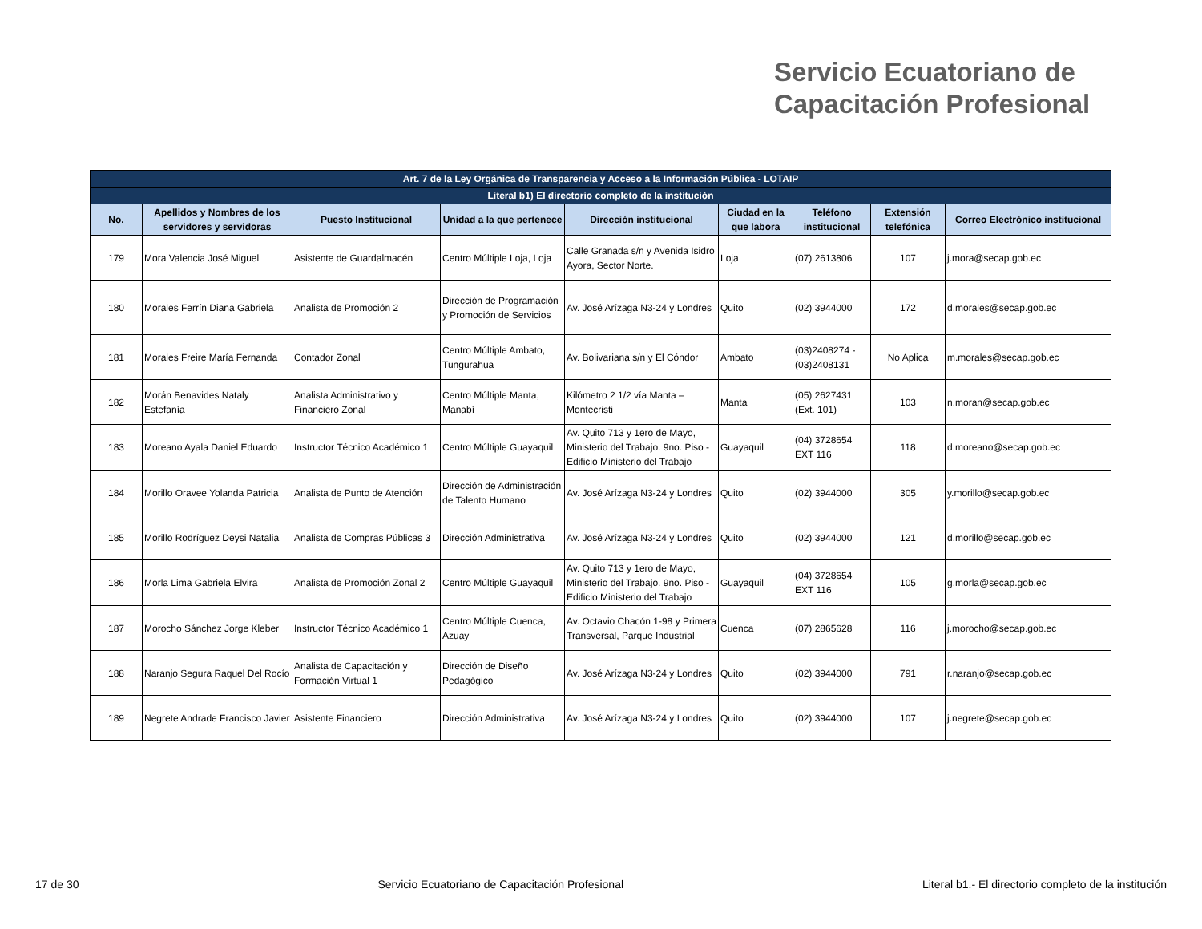Servicio Ecuatoriano de
Capacitación Profesional
| Art. 7 de la Ley Orgánica de Transparencia y Acceso a la Información Pública - LOTAIP | | | | | | | | |
| --- | --- | --- | --- | --- | --- | --- | --- | --- |
| Literal b1) El directorio completo de la institución | | | | | | | | |
| No. | Apellidos y Nombres de los servidores y servidoras | Puesto Institucional | Unidad a la que pertenece | Dirección institucional | Ciudad en la que labora | Teléfono institucional | Extensión telefónica | Correo Electrónico institucional |
| 179 | Mora Valencia José Miguel | Asistente de Guardalmacén | Centro Múltiple Loja, Loja | Calle Granada s/n y Avenida Isidro Ayora, Sector Norte. | Loja | (07) 2613806 | 107 | j.mora@secap.gob.ec |
| 180 | Morales Ferrín Diana Gabriela | Analista de Promoción 2 | Dirección de Programación y Promoción de Servicios | Av. José Arízaga N3-24 y Londres | Quito | (02) 3944000 | 172 | d.morales@secap.gob.ec |
| 181 | Morales Freire María Fernanda | Contador Zonal | Centro Múltiple Ambato, Tungurahua | Av. Bolivariana s/n y El Cóndor | Ambato | (03)2408274 - (03)2408131 | No Aplica | m.morales@secap.gob.ec |
| 182 | Morán Benavides Nataly Estefanía | Analista Administrativo y Financiero Zonal | Centro Múltiple Manta, Manabí | Kilómetro 2 1/2 vía Manta – Montecristi | Manta | (05) 2627431 (Ext. 101) | 103 | n.moran@secap.gob.ec |
| 183 | Moreano Ayala Daniel Eduardo | Instructor Técnico Académico 1 | Centro Múltiple Guayaquil | Av. Quito 713 y 1ero de Mayo, Ministerio del Trabajo. 9no. Piso - Edificio Ministerio del Trabajo | Guayaquil | (04) 3728654 EXT 116 | 118 | d.moreano@secap.gob.ec |
| 184 | Morillo Oravee Yolanda Patricia | Analista de Punto de Atención | Dirección de Administración de Talento Humano | Av. José Arízaga N3-24 y Londres | Quito | (02) 3944000 | 305 | y.morillo@secap.gob.ec |
| 185 | Morillo Rodríguez Deysi Natalia | Analista de Compras Públicas 3 | Dirección Administrativa | Av. José Arízaga N3-24 y Londres | Quito | (02) 3944000 | 121 | d.morillo@secap.gob.ec |
| 186 | Morla Lima Gabriela Elvira | Analista de Promoción Zonal 2 | Centro Múltiple Guayaquil | Av. Quito 713 y 1ero de Mayo, Ministerio del Trabajo. 9no. Piso - Edificio Ministerio del Trabajo | Guayaquil | (04) 3728654 EXT 116 | 105 | g.morla@secap.gob.ec |
| 187 | Morocho Sánchez Jorge Kleber | Instructor Técnico Académico 1 | Centro Múltiple Cuenca, Azuay | Av. Octavio Chacón 1-98 y Primera Transversal, Parque Industrial | Cuenca | (07) 2865628 | 116 | j.morocho@secap.gob.ec |
| 188 | Naranjo Segura Raquel Del Rocío | Analista de Capacitación y Formación Virtual 1 | Dirección de Diseño Pedagógico | Av. José Arízaga N3-24 y Londres | Quito | (02) 3944000 | 791 | r.naranjo@secap.gob.ec |
| 189 | Negrete Andrade Francisco Javier | Asistente Financiero | Dirección Administrativa | Av. José Arízaga N3-24 y Londres | Quito | (02) 3944000 | 107 | j.negrete@secap.gob.ec |
17 de 30 Servicio Ecuatoriano de Capacitación Profesional Literal b1.- El directorio completo de la institución